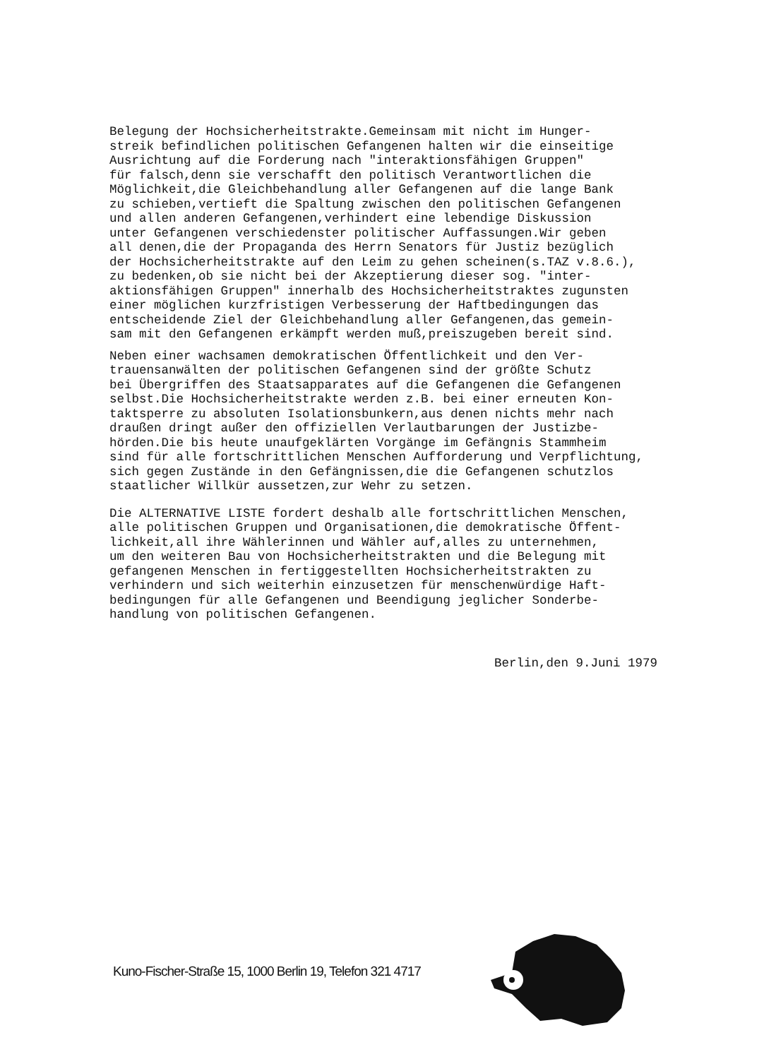Belegung der Hochsicherheitstrakte.Gemeinsam mit nicht im Hunger- streik befindlichen politischen Gefangenen halten wir die einseitige Ausrichtung auf die Forderung nach "interaktionsfähigen Gruppen" für falsch,denn sie verschafft den politisch Verantwortlichen die Möglichkeit,die Gleichbehandlung aller Gefangenen auf die lange Bank zu schieben,vertieft die Spaltung zwischen den politischen Gefangenen und allen anderen Gefangenen,verhindert eine lebendige Diskussion unter Gefangenen verschiedenster politischer Auffassungen.Wir geben all denen,die der Propaganda des Herrn Senators für Justiz bezüglich der Hochsicherheitstrakte auf den Leim zu gehen scheinen(s.TAZ v.8.6.), zu bedenken,ob sie nicht bei der Akzeptierung dieser sog. "inter- aktionsfähigen Gruppen" innerhalb des Hochsicherheitstraktes zugunsten einer möglichen kurzfristigen Verbesserung der Haftbedingungen das entscheidende Ziel der Gleichbehandlung aller Gefangenen,das gemein- sam mit den Gefangenen erkämpft werden muß,preiszugeben bereit sind.
Neben einer wachsamen demokratischen Öffentlichkeit und den Ver- trauensanwälten der politischen Gefangenen sind der größte Schutz bei Übergriffen des Staatsapparates auf die Gefangenen die Gefangenen selbst.Die Hochsicherheitstrakte werden z.B. bei einer erneuten Kon- taktsperre zu absoluten Isolationsbunkern,aus denen nichts mehr nach draußen dringt außer den offiziellen Verlautbarungen der Justizbe- hörden.Die bis heute unaufgeklärten Vorgänge im Gefängnis Stammheim sind für alle fortschrittlichen Menschen Aufforderung und Verpflichtung, sich gegen Zustände in den Gefängnissen,die die Gefangenen schutzlos staatlicher Willkür aussetzen,zur Wehr zu setzen.
Die ALTERNATIVE LISTE fordert deshalb alle fortschrittlichen Menschen, alle politischen Gruppen und Organisationen,die demokratische Öffent- lichkeit,all ihre Wählerinnen und Wähler auf,alles zu unternehmen, um den weiteren Bau von Hochsicherheitstrakten und die Belegung mit gefangenen Menschen in fertiggestellten Hochsicherheitstrakten zu verhindern und sich weiterhin einzusetzen für menschenwürdige Haft- bedingungen für alle Gefangenen und Beendigung jeglicher Sonderbe- handlung von politischen Gefangenen.
Berlin,den 9.Juni 1979
Kuno-Fischer-Straße 15, 1000 Berlin 19, Telefon 321 4717